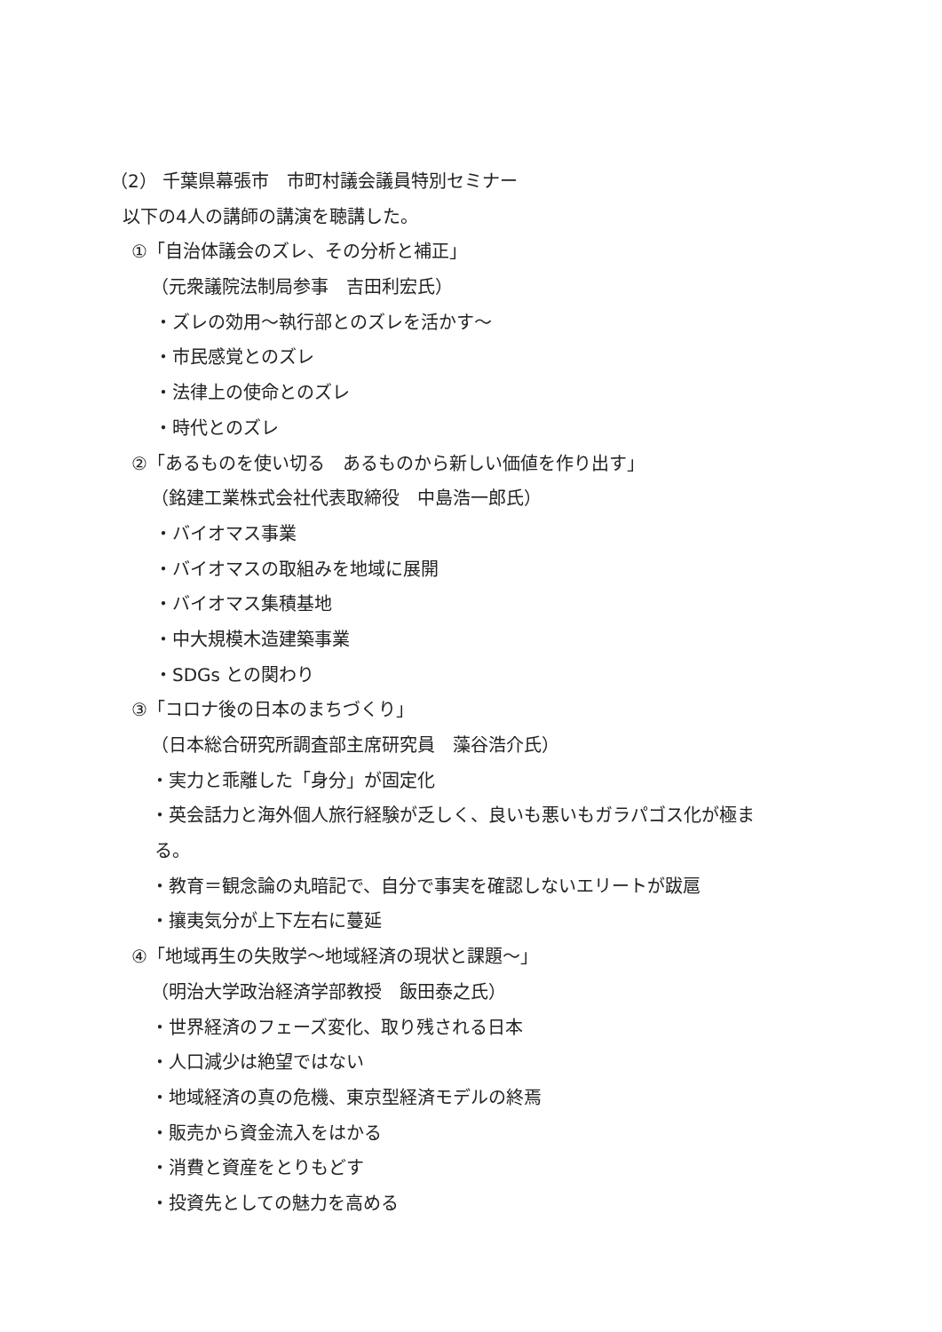（2） 千葉県幕張市　市町村議会議員特別セミナー
以下の4人の講師の講演を聴講した。
①「自治体議会のズレ、その分析と補正」
（元衆議院法制局参事　吉田利宏氏）
・ズレの効用～執行部とのズレを活かす～
・市民感覚とのズレ
・法律上の使命とのズレ
・時代とのズレ
②「あるものを使い切る　あるものから新しい価値を作り出す」
（銘建工業株式会社代表取締役　中島浩一郎氏）
・バイオマス事業
・バイオマスの取組みを地域に展開
・バイオマス集積基地
・中大規模木造建築事業
・SDGs との関わり
③「コロナ後の日本のまちづくり」
（日本総合研究所調査部主席研究員　藻谷浩介氏）
・実力と乖離した「身分」が固定化
・英会話力と海外個人旅行経験が乏しく、良いも悪いもガラパゴス化が極ま
る。
・教育＝観念論の丸暗記で、自分で事実を確認しないエリートが跋扈
・攘夷気分が上下左右に蔓延
④「地域再生の失敗学～地域経済の現状と課題～」
（明治大学政治経済学部教授　飯田泰之氏）
・世界経済のフェーズ変化、取り残される日本
・人口減少は絶望ではない
・地域経済の真の危機、東京型経済モデルの終焉
・販売から資金流入をはかる
・消費と資産をとりもどす
・投資先としての魅力を高める